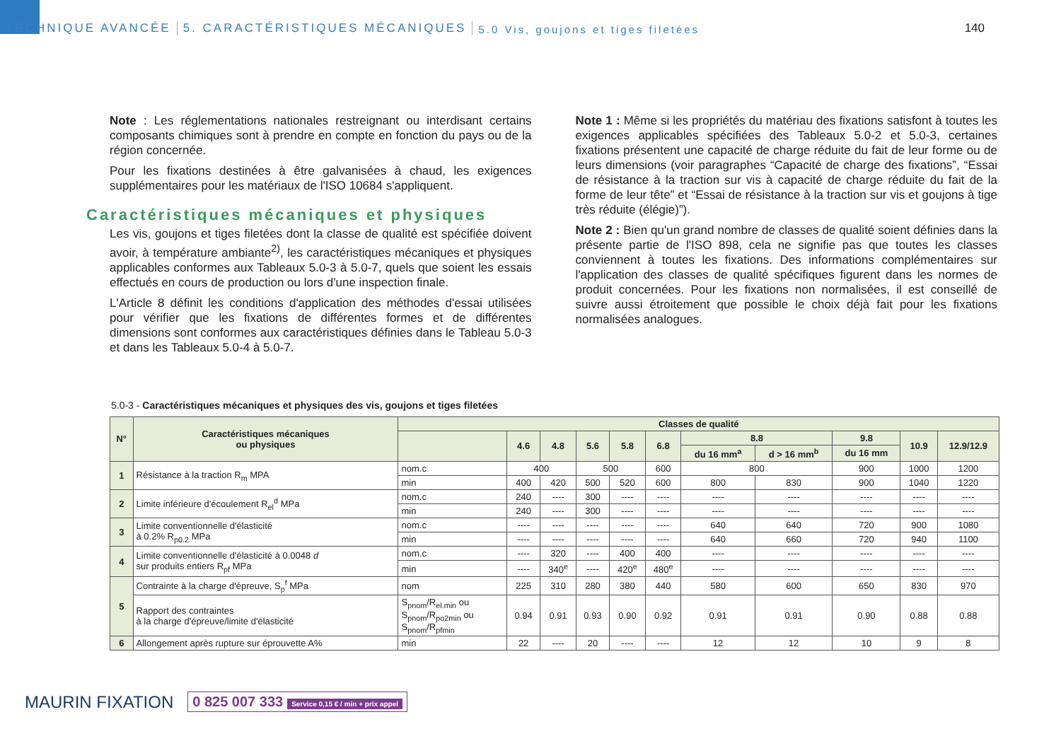TECHNIQUE AVANCÉE
5. CARACTÉRISTIQUES MÉCANIQUES
5.0 Vis, goujons et tiges filetées
140
Note : Les réglementations nationales restreignant ou interdisant certains composants chimiques sont à prendre en compte en fonction du pays ou de la région concernée.
Pour les fixations destinées à être galvanisées à chaud, les exigences supplémentaires pour les matériaux de l'ISO 10684 s'appliquent.
Caractéristiques mécaniques et physiques
Les vis, goujons et tiges filetées dont la classe de qualité est spécifiée doivent avoir, à température ambiante<sup>2)</sup>, les caractéristiques mécaniques et physiques applicables conformes aux Tableaux 5.0-3 à 5.0-7, quels que soient les essais effectués en cours de production ou lors d'une inspection finale.
L'Article 8 définit les conditions d'application des méthodes d'essai utilisées pour vérifier que les fixations de différentes formes et de différentes dimensions sont conformes aux caractéristiques définies dans le Tableau 5.0-3 et dans les Tableaux 5.0-4 à 5.0-7.
Note 1 : Même si les propriétés du matériau des fixations satisfont à toutes les exigences applicables spécifiées des Tableaux 5.0-2 et 5.0-3, certaines fixations présentent une capacité de charge réduite du fait de leur forme ou de leurs dimensions (voir paragraphes “Capacité de charge des fixations”, “Essai de résistance à la traction sur vis à capacité de charge réduite du fait de la forme de leur tête” et “Essai de résistance à la traction sur vis et goujons à tige très réduite (élégie)”).
Note 2 : Bien qu'un grand nombre de classes de qualité soient définies dans la présente partie de l'ISO 898, cela ne signifie pas que toutes les classes conviennent à toutes les fixations. Des informations complémentaires sur l'application des classes de qualité spécifiques figurent dans les normes de produit concernées. Pour les fixations non normalisées, il est conseillé de suivre aussi étroitement que possible le choix déjà fait pour les fixations normalisées analogues.
5.0-3 - Caractéristiques mécaniques et physiques des vis, goujons et tiges filetées
| N° | Caractéristiques mécaniques ou physiques | Classes de qualité | | | | | | | | | | |
| --- | --- | --- | --- | --- | --- | --- | --- | --- | --- | --- | --- | --- |
| | | | 4.6 | 4.8 | 5.6 | 5.8 | 6.8 | 8.8 | | 9.8 | 10.9 | 12.9/12.9 |
| | | | | | | | | du 16 mm<sup>a</sup> | d > 16 mm<sup>b</sup> | du 16 mm | | |
| 1 | Résistance à la traction R<sub>m</sub> MPA | nom.c | 400 | | 500 | | 600 | 800 | | 900 | 1000 | 1200 |
| | | min | 400 | 420 | 500 | 520 | 600 | 800 | 830 | 900 | 1040 | 1220 |
| 2 | Limite inférieure d'écoulement R<sub>el</sub><sup>d</sup> MPa | nom.c | 240 | ---- | 300 | ---- | ---- | ---- | ---- | ---- | ---- | ---- |
| | | min | 240 | ---- | 300 | ---- | ---- | ---- | ---- | ---- | ---- | ---- |
| 3 | Limite conventionnelle d'élasticité à 0.2% R<sub>p0.2</sub> MPa | nom.c | ---- | ---- | ---- | ---- | ---- | 640 | 640 | 720 | 900 | 1080 |
| | | min | ---- | ---- | ---- | ---- | ---- | 640 | 660 | 720 | 940 | 1100 |
| 4 | Limite conventionnelle d'élasticité à 0.0048 d sur produits entiers R<sub>pf</sub> MPa | nom.c | ---- | 320 | ---- | 400 | 400 | ---- | ---- | ---- | ---- | ---- |
| | | min | ---- | 340<sup>e</sup> | ---- | 420<sup>e</sup> | 480<sup>e</sup> | ---- | ---- | ---- | ---- | ---- |
| 5 | Contrainte à la charge d'épreuve, S<sub>p</sub><sup>f</sup> MPa | nom | 225 | 310 | 280 | 380 | 440 | 580 | 600 | 650 | 830 | 970 |
| | Rapport des contraintes à la charge d'épreuve/limite d'élasticité | S<sub>pnom</sub>/R<sub>el.min</sub> ou S<sub>pnom</sub>/R<sub>po2min</sub> ou S<sub>pnom</sub>/R<sub>pfmin</sub> | 0.94 | 0.91 | 0.93 | 0.90 | 0.92 | 0.91 | 0.91 | 0.90 | 0.88 | 0.88 |
| 6 | Allongement après rupture sur éprouvette A% | min | 22 | ---- | 20 | ---- | ---- | 12 | 12 | 10 | 9 | 8 |
MAURIN FIXATION
0 825 007 333 Service 0,15 € / min + prix appel